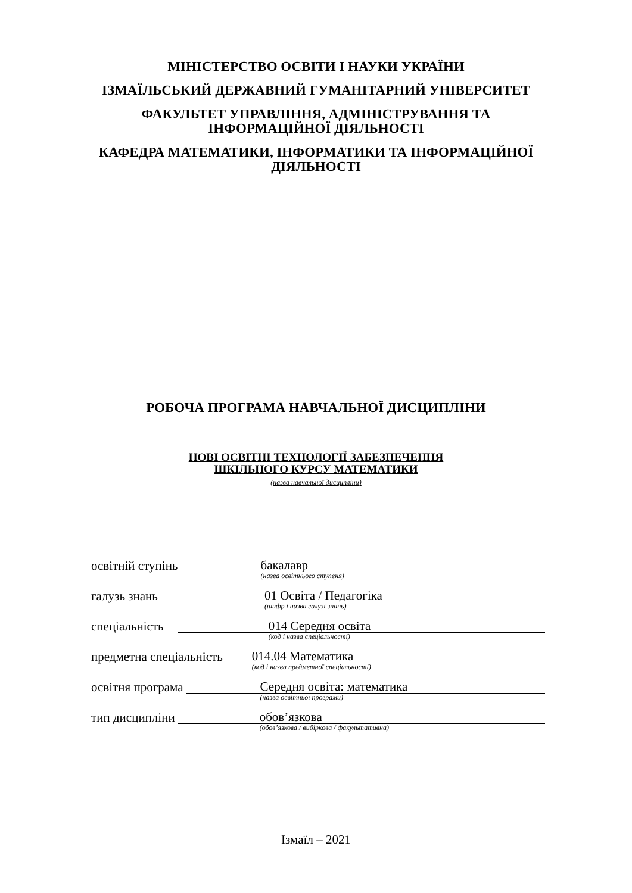МІНІСТЕРСТВО ОСВІТИ І НАУКИ УКРАЇНИ
ІЗМАЇЛЬСЬКИЙ ДЕРЖАВНИЙ ГУМАНІТАРНИЙ УНІВЕРСИТЕТ
ФАКУЛЬТЕТ УПРАВЛІННЯ, АДМІНІСТРУВАННЯ ТА
ІНФОРМАЦІЙНОЇ ДІЯЛЬНОСТІ
КАФЕДРА МАТЕМАТИКИ, ІНФОРМАТИКИ ТА ІНФОРМАЦІЙНОЇ
ДІЯЛЬНОСТІ
РОБОЧА ПРОГРАМА НАВЧАЛЬНОЇ ДИСЦИПЛІНИ
НОВІ ОСВІТНІ ТЕХНОЛОГІЇ ЗАБЕЗПЕЧЕННЯ
ШКІЛЬНОГО КУРСУ МАТЕМАТИКИ
(назва навчальної дисципліни)
освітній ступінь
бакалавр
(назва освітнього ступеня)
галузь знань
01 Освіта / Педагогіка
(шифр і назва галузі знань)
спеціальність
014 Середня освіта
(код і назва спеціальності)
предметна спеціальність
014.04 Математика
(код і назва предметної спеціальності)
освітня програма
Середня освіта: математика
(назва освітньої програми)
тип дисципліни
обов’язкова
(обов’язкова / вибіркова / факультативна)
Ізмаїл – 2021